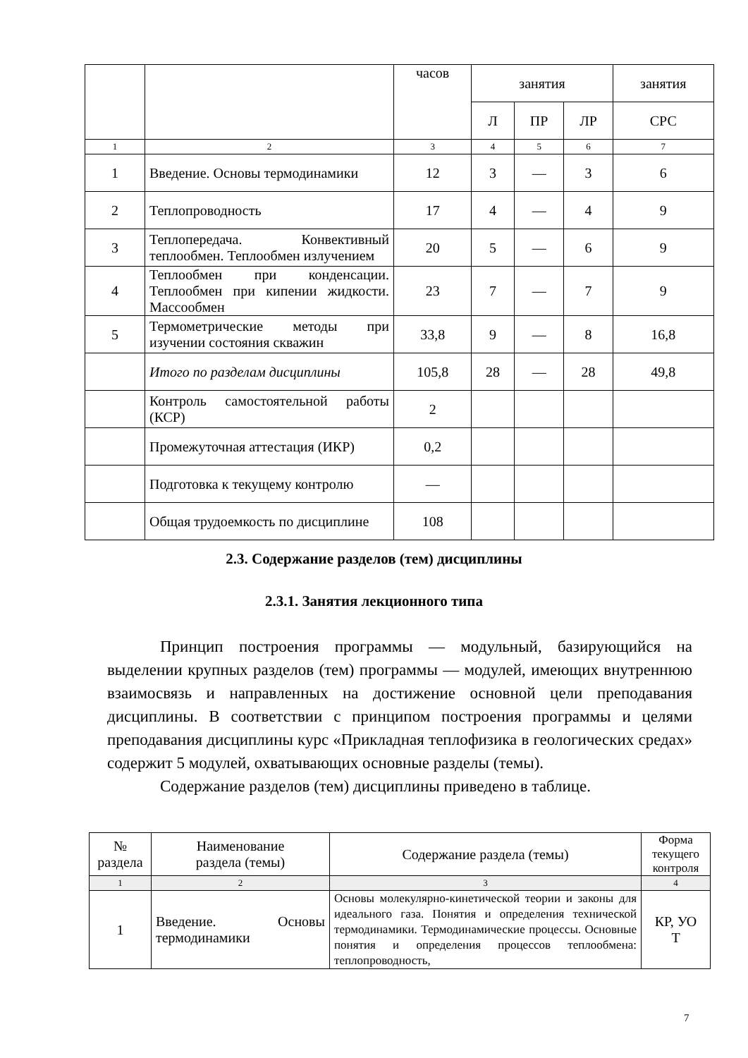| | | часов | занятия | | | занятия |
| | | | Л | ПР | ЛР | СРС |
| 1 | 2 | 3 | 4 | 5 | 6 | 7 |
| 1 | Введение. Основы термодинамики | 12 | 3 | — | 3 | 6 |
| 2 | Теплопроводность | 17 | 4 | — | 4 | 9 |
| 3 | Теплопередача. Конвективный теплообмен. Теплообмен излучением | 20 | 5 | — | 6 | 9 |
| 4 | Теплообмен при конденсации. Теплообмен при кипении жидкости. Массообмен | 23 | 7 | — | 7 | 9 |
| 5 | Термометрические методы при изучении состояния скважин | 33,8 | 9 | — | 8 | 16,8 |
| | Итого по разделам дисциплины | 105,8 | 28 | — | 28 | 49,8 |
| | Контроль самостоятельной работы (КСР) | 2 | | | | |
| | Промежуточная аттестация (ИКР) | 0,2 | | | | |
| | Подготовка к текущему контролю | — | | | | |
| | Общая трудоемкость по дисциплине | 108 | | | | |
2.3. Содержание разделов (тем) дисциплины
2.3.1. Занятия лекционного типа
Принцип построения программы — модульный, базирующийся на выделении крупных разделов (тем) программы — модулей, имеющих внутреннюю взаимосвязь и направленных на достижение основной цели преподавания дисциплины. В соответствии с принципом построения программы и целями преподавания дисциплины курс «Прикладная теплофизика в геологических средах» содержит 5 модулей, охватывающих основные разделы (темы).
Содержание разделов (тем) дисциплины приведено в таблице.
| № раздела | Наименование раздела (темы) | Содержание раздела (темы) | Форма текущего контроля |
| 1 | 2 | 3 | 4 |
| 1 | Введение. Основы термодинамики | Основы молекулярно-кинетической теории и законы для идеального газа. Понятия и определения технической термодинамики. Термодинамические процессы. Основные понятия и определения процессов теплообмена: теплопроводность, | КР, УО Т |
7